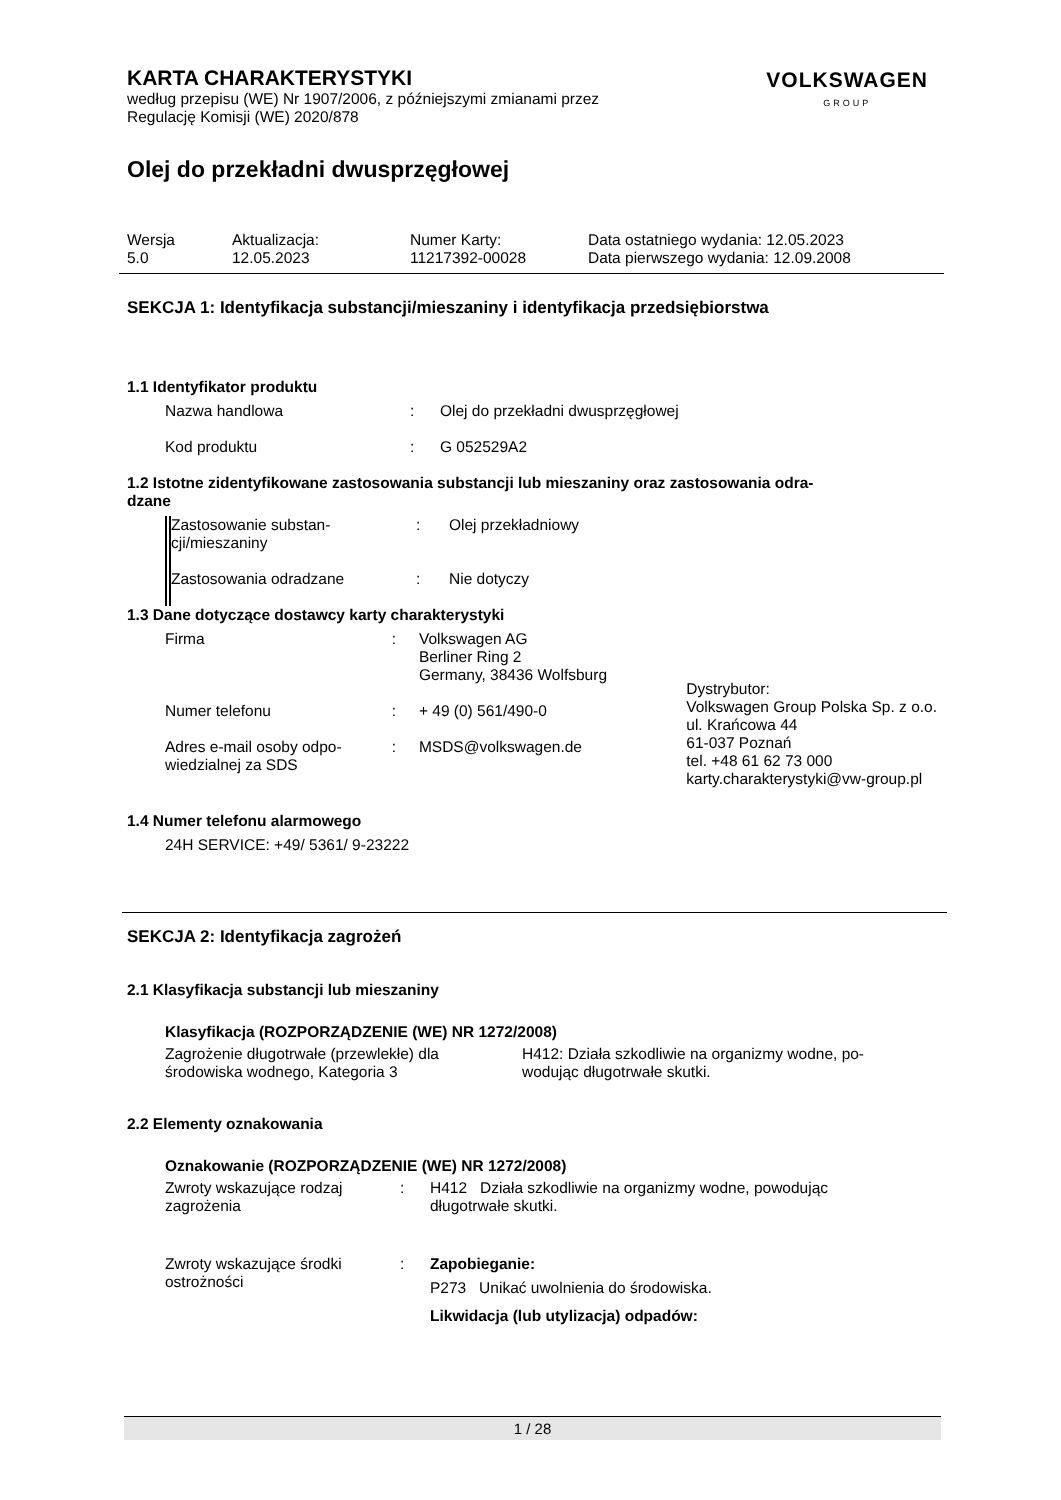VOLKSWAGEN
GROUP
KARTA CHARAKTERYSTYKI
według przepisu (WE) Nr 1907/2006, z późniejszymi zmianami przez
Regulację Komisji (WE) 2020/878
Olej do przekładni dwusprzęgłowej
| Wersja 5.0 | Aktualizacja: 12.05.2023 | Numer Karty: 11217392-00028 | Data ostatniego wydania: 12.05.2023 Data pierwszego wydania: 12.09.2008 |
SEKCJA 1: Identyfikacja substancji/mieszaniny i identyfikacja przedsiębiorstwa
1.1 Identyfikator produktu
| Nazwa handlowa | : | Olej do przekładni dwusprzęgłowej |
| Kod produktu | : | G 052529A2 |
1.2 Istotne zidentyfikowane zastosowania substancji lub mieszaniny oraz zastosowania odra-
dzane
| Zastosowanie substan- cji/mieszaniny | : | Olej przekładniowy |
| Zastosowania odradzane | : | Nie dotyczy |
1.3 Dane dotyczące dostawcy karty charakterystyki
| Firma | : | Volkswagen AG Berliner Ring 2 Germany, 38436 Wolfsburg |
| Numer telefonu | : | + 49 (0) 561/490-0 |
| Adres e-mail osoby odpo- wiedzialnej za SDS | : | MSDS@volkswagen.de |
Dystrybutor:
Volkswagen Group Polska Sp. z o.o.
ul. Krańcowa 44
61-037 Poznań
tel. +48 61 62 73 000
karty.charakterystyki@vw-group.pl
1.4 Numer telefonu alarmowego
24H SERVICE: +49/ 5361/ 9-23222
SEKCJA 2: Identyfikacja zagrożeń
2.1 Klasyfikacja substancji lub mieszaniny
Klasyfikacja (ROZPORZĄDZENIE (WE) NR 1272/2008)
| Zagrożenie długotrwałe (przewlekłe) dla środowiska wodnego, Kategoria 3 | H412: Działa szkodliwie na organizmy wodne, po- wodując długotrwałe skutki. |
2.2 Elementy oznakowania
Oznakowanie (ROZPORZĄDZENIE (WE) NR 1272/2008)
| Zwroty wskazujące rodzaj zagrożenia | : | H412 Działa szkodliwie na organizmy wodne, powodując długotrwałe skutki. |
| Zwroty wskazujące środki ostrożności | : | Zapobieganie: P273 Unikać uwolnienia do środowiska. Likwidacja (lub utylizacja) odpadów: |
1 / 28